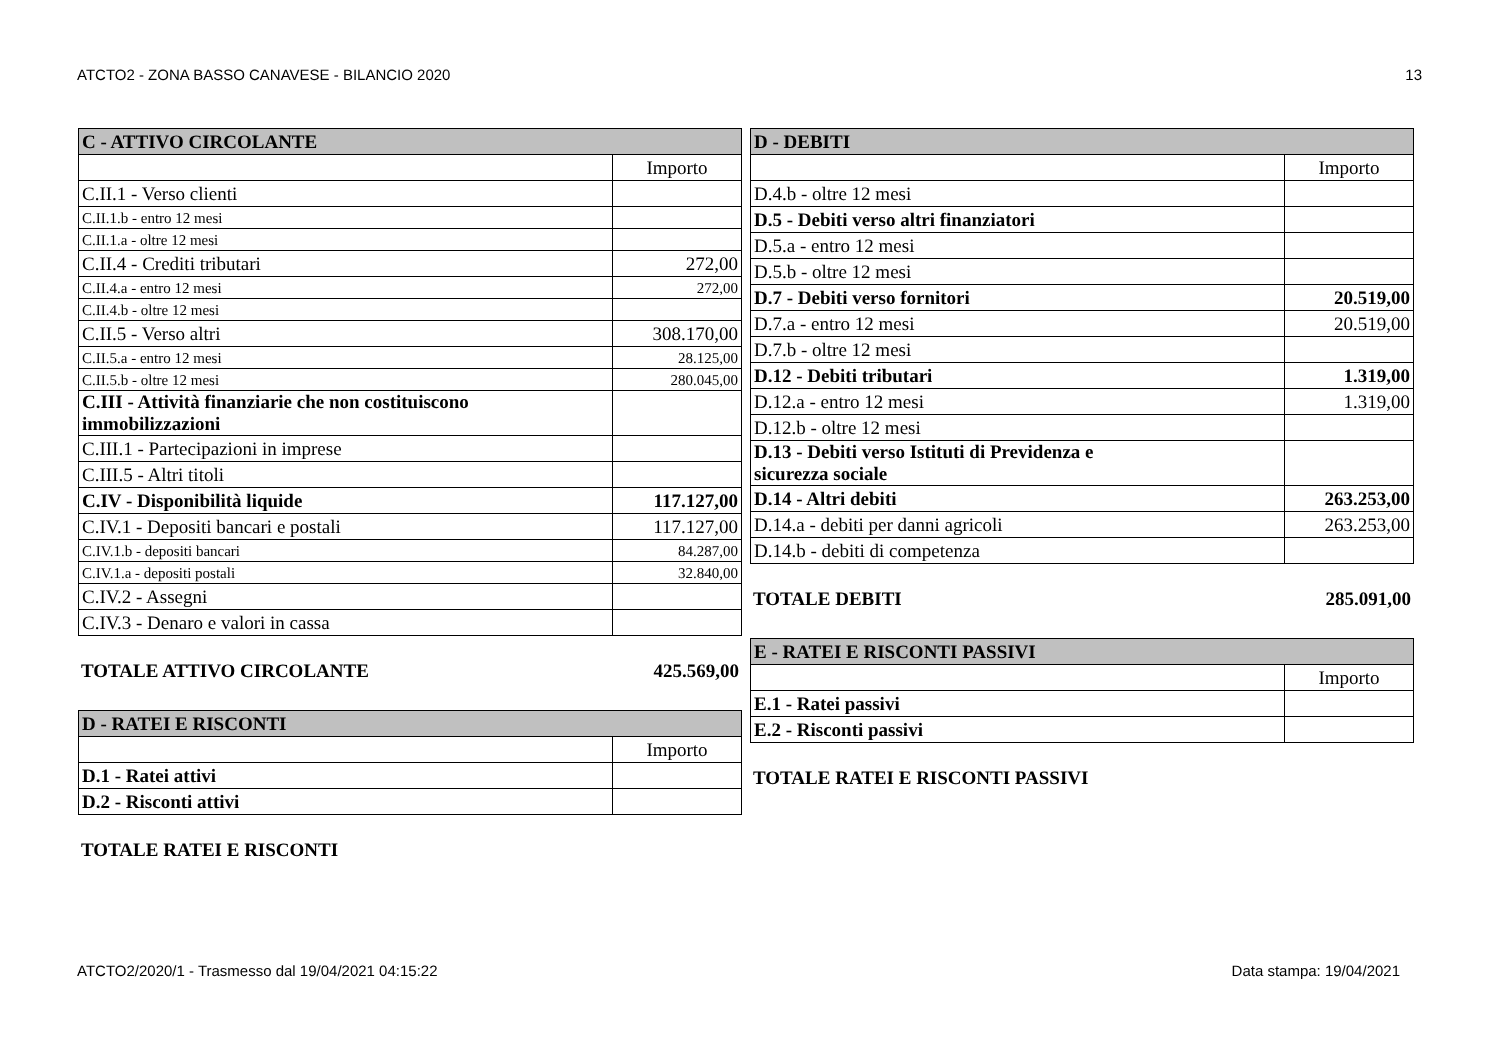ATCTO2 - ZONA BASSO CANAVESE - BILANCIO 2020 13
| C - ATTIVO CIRCOLANTE | |
| --- | --- |
| | Importo |
| C.II.1 - Verso clienti | |
| C.II.1.b - entro 12 mesi | |
| C.II.1.a - oltre 12 mesi | |
| C.II.4 - Crediti tributari | 272,00 |
| C.II.4.a - entro 12 mesi | 272,00 |
| C.II.4.b - oltre 12 mesi | |
| C.II.5 - Verso altri | 308.170,00 |
| C.II.5.a - entro 12 mesi | 28.125,00 |
| C.II.5.b - oltre 12 mesi | 280.045,00 |
| C.III - Attività finanziarie che non costituiscono immobilizzazioni | |
| C.III.1 - Partecipazioni in imprese | |
| C.III.5 - Altri titoli | |
| C.IV - Disponibilità liquide | 117.127,00 |
| C.IV.1 - Depositi bancari e postali | 117.127,00 |
| C.IV.1.b - depositi bancari | 84.287,00 |
| C.IV.1.a - depositi postali | 32.840,00 |
| C.IV.2 - Assegni | |
| C.IV.3 - Denaro e valori in cassa | |
TOTALE ATTIVO CIRCOLANTE 425.569,00
| D - RATEI E RISCONTI | |
| --- | --- |
| | Importo |
| D.1 - Ratei attivi | |
| D.2 - Risconti attivi | |
TOTALE RATEI E RISCONTI
| D - DEBITI | |
| --- | --- |
| | Importo |
| D.4.b - oltre 12 mesi | |
| D.5 - Debiti verso altri finanziatori | |
| D.5.a - entro 12 mesi | |
| D.5.b - oltre 12 mesi | |
| D.7 - Debiti verso fornitori | 20.519,00 |
| D.7.a - entro 12 mesi | 20.519,00 |
| D.7.b - oltre 12 mesi | |
| D.12 - Debiti tributari | 1.319,00 |
| D.12.a - entro 12 mesi | 1.319,00 |
| D.12.b - oltre 12 mesi | |
| D.13 - Debiti verso Istituti di Previdenza e sicurezza sociale | |
| D.14 - Altri debiti | 263.253,00 |
| D.14.a - debiti per danni agricoli | 263.253,00 |
| D.14.b - debiti di competenza | |
TOTALE DEBITI 285.091,00
| E - RATEI E RISCONTI PASSIVI | |
| --- | --- |
| | Importo |
| E.1 - Ratei passivi | |
| E.2 - Risconti passivi | |
TOTALE RATEI E RISCONTI PASSIVI
ATCTO2/2020/1 - Trasmesso dal 19/04/2021 04:15:22 Data stampa: 19/04/2021